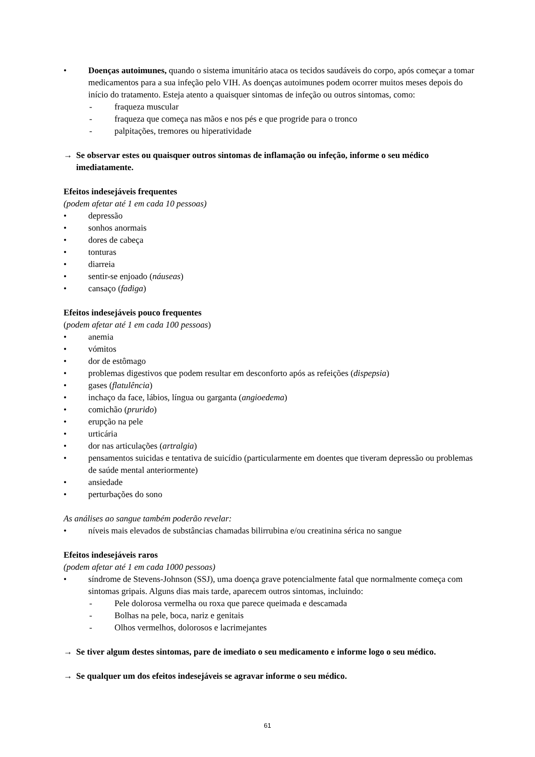• Doenças autoimunes, quando o sistema imunitário ataca os tecidos saudáveis do corpo, após começar a tomar medicamentos para a sua infeção pelo VIH. As doenças autoimunes podem ocorrer muitos meses depois do início do tratamento. Esteja atento a quaisquer sintomas de infeção ou outros sintomas, como:
- fraqueza muscular
- fraqueza que começa nas mãos e nos pés e que progride para o tronco
- palpitações, tremores ou hiperatividade
→ Se observar estes ou quaisquer outros sintomas de inflamação ou infeção, informe o seu médico imediatamente.
Efeitos indesejáveis frequentes
(podem afetar até 1 em cada 10 pessoas)
• depressão
• sonhos anormais
• dores de cabeça
• tonturas
• diarreia
• sentir-se enjoado (náuseas)
• cansaço (fadiga)
Efeitos indesejáveis pouco frequentes
(podem afetar até 1 em cada 100 pessoas)
• anemia
• vómitos
• dor de estômago
• problemas digestivos que podem resultar em desconforto após as refeições (dispepsia)
• gases (flatulência)
• inchaço da face, lábios, língua ou garganta (angioedema)
• comichão (prurido)
• erupção na pele
• urticária
• dor nas articulações (artralgia)
• pensamentos suicidas e tentativa de suicídio (particularmente em doentes que tiveram depressão ou problemas de saúde mental anteriormente)
• ansiedade
• perturbações do sono
As análises ao sangue também poderão revelar:
• níveis mais elevados de substâncias chamadas bilirrubina e/ou creatinina sérica no sangue
Efeitos indesejáveis raros
(podem afetar até 1 em cada 1000 pessoas)
• síndrome de Stevens-Johnson (SSJ), uma doença grave potencialmente fatal que normalmente começa com sintomas gripais. Alguns dias mais tarde, aparecem outros sintomas, incluindo:
- Pele dolorosa vermelha ou roxa que parece queimada e descamada
- Bolhas na pele, boca, nariz e genitais
- Olhos vermelhos, dolorosos e lacrimejantes
→ Se tiver algum destes sintomas, pare de imediato o seu medicamento e informe logo o seu médico.
→ Se qualquer um dos efeitos indesejáveis se agravar informe o seu médico.
61